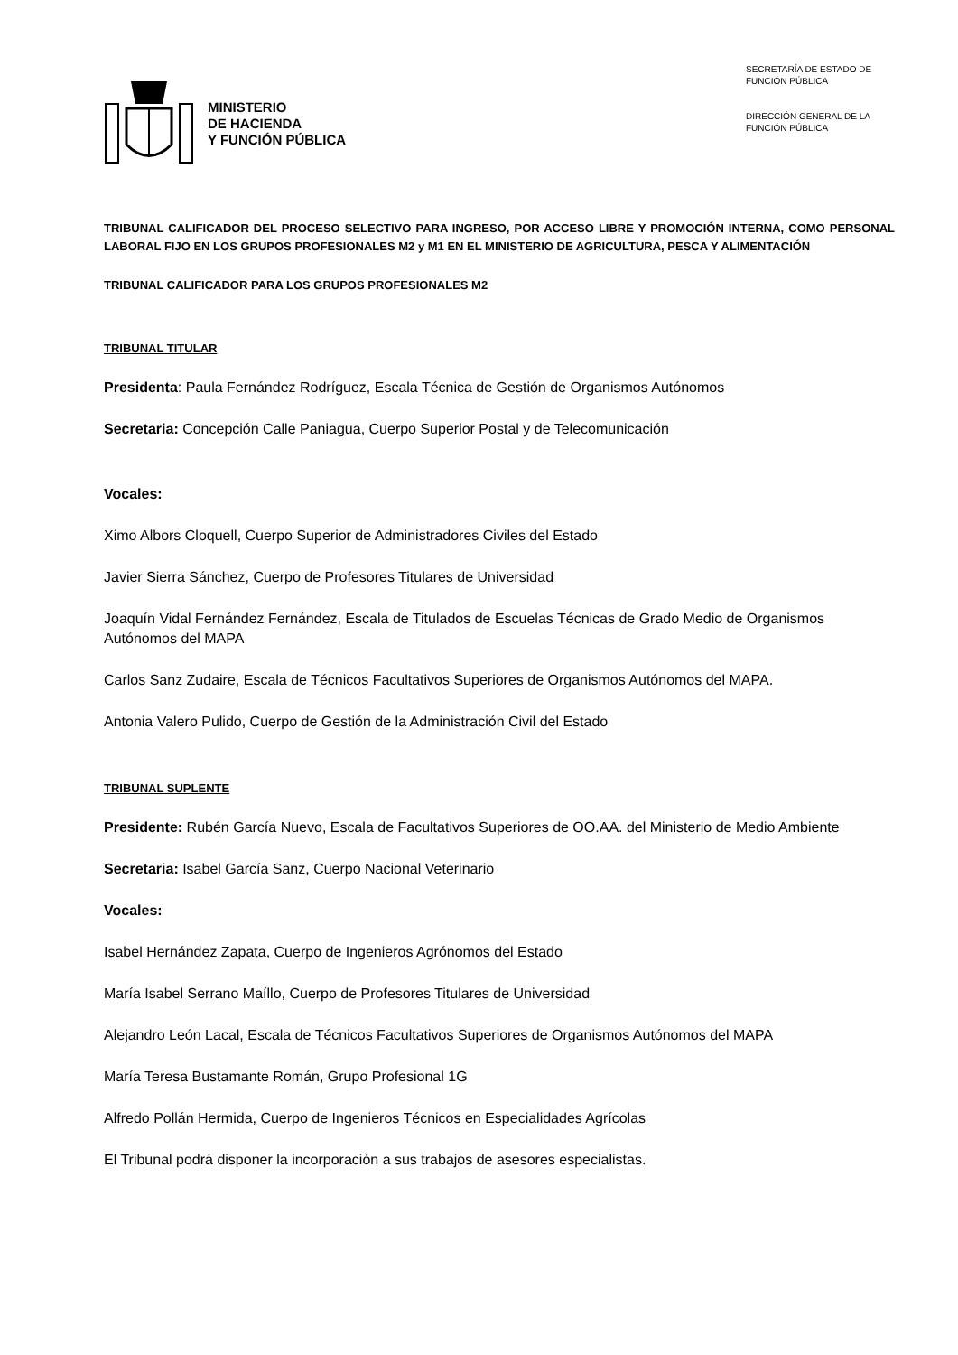MINISTERIO
DE HACIENDA
Y FUNCIÓN PÚBLICA
SECRETARÍA DE ESTADO DE
FUNCIÓN PÚBLICA
DIRECCIÓN GENERAL DE LA
FUNCIÓN PÚBLICA
TRIBUNAL CALIFICADOR DEL PROCESO SELECTIVO PARA INGRESO, POR ACCESO LIBRE Y PROMOCIÓN INTERNA, COMO PERSONAL LABORAL FIJO EN LOS GRUPOS PROFESIONALES M2 y M1 EN EL MINISTERIO DE AGRICULTURA, PESCA Y ALIMENTACIÓN
TRIBUNAL CALIFICADOR PARA LOS GRUPOS PROFESIONALES M2
TRIBUNAL TITULAR
Presidenta: Paula Fernández Rodríguez, Escala Técnica de Gestión de Organismos Autónomos
Secretaria: Concepción Calle Paniagua, Cuerpo Superior Postal y de Telecomunicación
Vocales:
Ximo Albors Cloquell, Cuerpo Superior de Administradores Civiles del Estado
Javier Sierra Sánchez, Cuerpo de Profesores Titulares de Universidad
Joaquín Vidal Fernández Fernández, Escala de Titulados de Escuelas Técnicas de Grado Medio de Organismos Autónomos del MAPA
Carlos Sanz Zudaire, Escala de Técnicos Facultativos Superiores de Organismos Autónomos del MAPA.
Antonia Valero Pulido, Cuerpo de Gestión de la Administración Civil del Estado
TRIBUNAL SUPLENTE
Presidente: Rubén García Nuevo, Escala de Facultativos Superiores de OO.AA. del Ministerio de Medio Ambiente
Secretaria: Isabel García Sanz, Cuerpo Nacional Veterinario
Vocales:
Isabel Hernández Zapata, Cuerpo de Ingenieros Agrónomos del Estado
María Isabel Serrano Maíllo, Cuerpo de Profesores Titulares de Universidad
Alejandro León Lacal, Escala de Técnicos Facultativos Superiores de Organismos Autónomos del MAPA
María Teresa Bustamante Román, Grupo Profesional 1G
Alfredo Pollán Hermida, Cuerpo de Ingenieros Técnicos en Especialidades Agrícolas
El Tribunal podrá disponer la incorporación a sus trabajos de asesores especialistas.